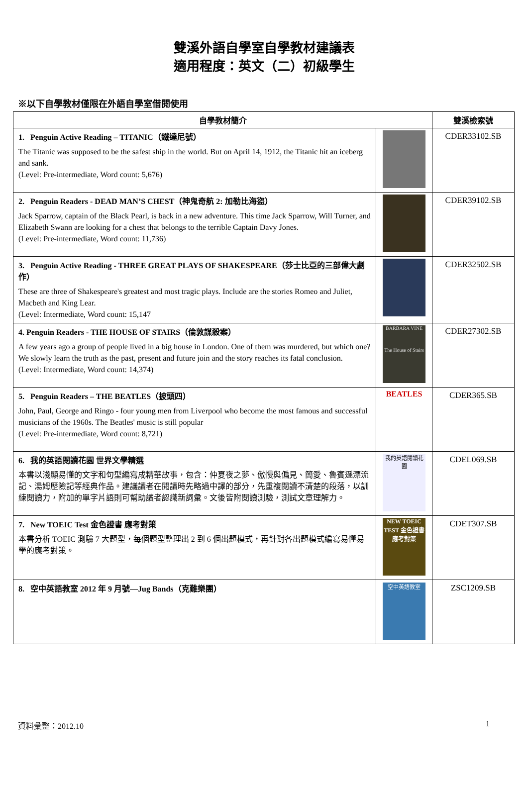雙溪外語自學室自學教材建議表
適用程度：英文（二）初級學生
※以下自學教材僅限在外語自學室借閱使用
| 自學教材簡介 | | 雙溪檢索號 |
| --- | --- | --- |
| 1. Penguin Active Reading – TITANIC（鐵達尼號） The Titanic was supposed to be the safest ship in the world. But on April 14, 1912, the Titanic hit an iceberg and sank. (Level: Pre-intermediate, Word count: 5,676) | | CDER33102.SB |
| 2. Penguin Readers - DEAD MAN’S CHEST（神鬼奇航 2: 加勒比海盜） Jack Sparrow, captain of the Black Pearl, is back in a new adventure. This time Jack Sparrow, Will Turner, and Elizabeth Swann are looking for a chest that belongs to the terrible Captain Davy Jones. (Level: Pre-intermediate, Word count: 11,736) | | CDER39102.SB |
| 3. Penguin Active Reading - THREE GREAT PLAYS OF SHAKESPEARE（莎士比亞的三部偉大劇作） These are three of Shakespeare's greatest and most tragic plays. Include are the stories Romeo and Juliet, Macbeth and King Lear. (Level: Intermediate, Word count: 15,147 | | CDER32502.SB |
| 4. Penguin Readers - THE HOUSE OF STAIRS（倫敦謀殺案） A few years ago a group of people lived in a big house in London. One of them was murdered, but which one? We slowly learn the truth as the past, present and future join and the story reaches its fatal conclusion. (Level: Intermediate, Word count: 14,374) | BARBARA VINE The House of Stairs | CDER27302.SB |
| 5. Penguin Readers – THE BEATLES（披頭四） John, Paul, George and Ringo - four young men from Liverpool who become the most famous and successful musicians of the 1960s. The Beatles' music is still popular (Level: Pre-intermediate, Word count: 8,721) | BEATLES | CDER365.SB |
| 6. 我的英語閱讀花園 世界文學精選 本書以淺顯易懂的文字和句型編寫成精華故事，包含：仲夏夜之夢、傲慢與偏見、簡愛、魯賓遜漂流記、湯姆歷險記等經典作品。建議讀者在閱讀時先略過中譯的部分，先重複閱讀不清楚的段落，以訓練閱讀力，附加的單字片語則可幫助讀者認識新詞彙。文後皆附閱讀測驗，測試文章理解力。 | 我的英語閱讀花園 | CDEL069.SB |
| 7. New TOEIC Test 金色證書 應考對策 本書分析 TOEIC 測驗 7 大題型，每個題型整理出 2 到 6 個出題模式，再針對各出題模式編寫易懂易學的應考對策。 | NEW TOEIC TEST 金色證書 應考對策 | CDET307.SB |
| 8. 空中英語教室 2012 年 9 月號—Jug Bands（克難樂團） | 空中英語教室 | ZSC1209.SB |
資料彙整：2012.10 1